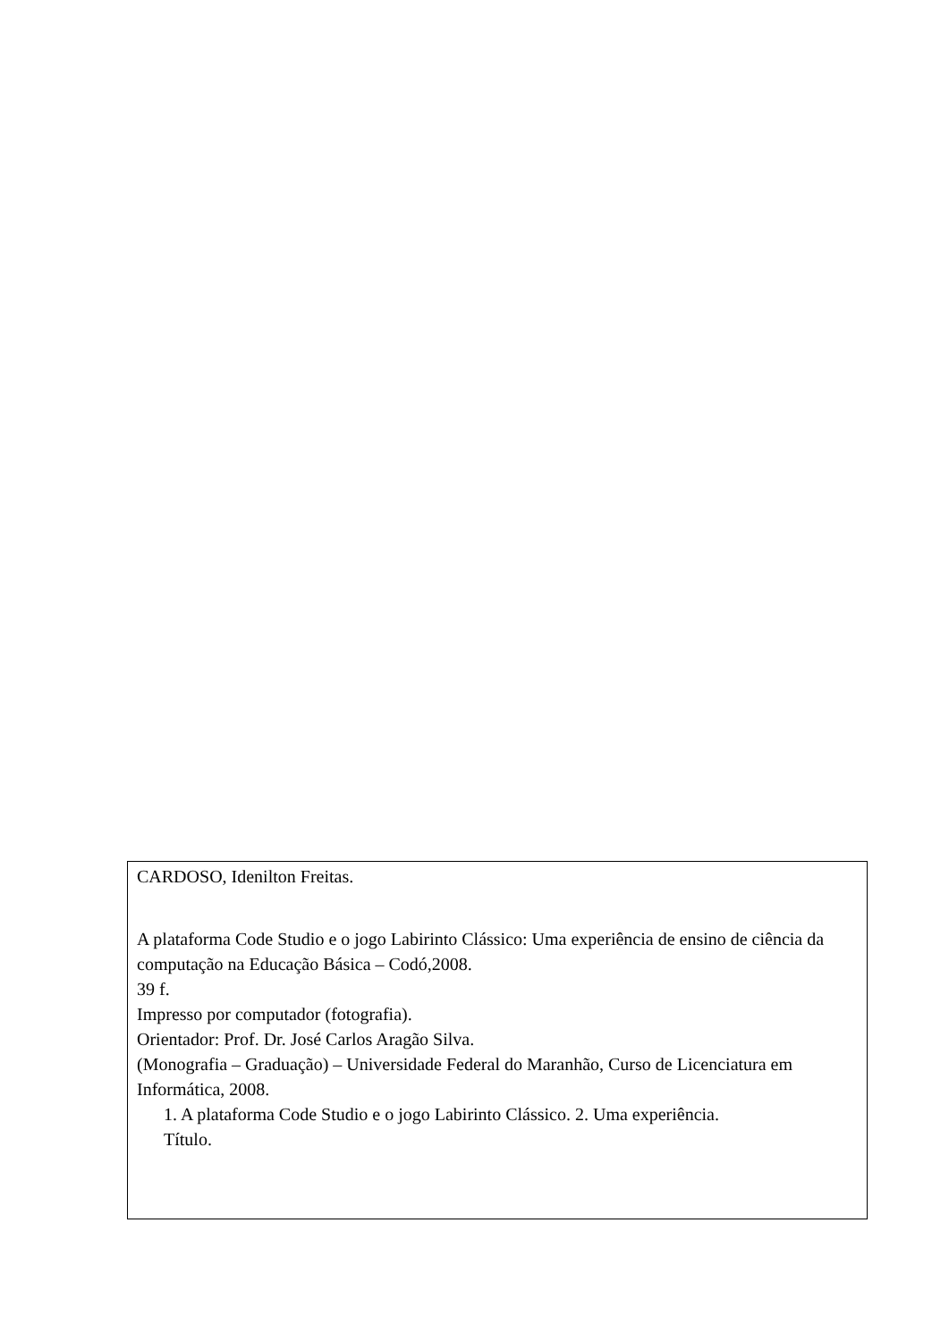CARDOSO, Idenilton Freitas.
A plataforma Code Studio e o jogo Labirinto Clássico: Uma experiência de ensino de ciência da computação na Educação Básica – Codó,2008.
39 f.
Impresso por computador (fotografia).
Orientador: Prof. Dr. José Carlos Aragão Silva.
(Monografia – Graduação) – Universidade Federal do Maranhão, Curso de Licenciatura em Informática, 2008.
1. A plataforma Code Studio e o jogo Labirinto Clássico. 2. Uma experiência.
Título.